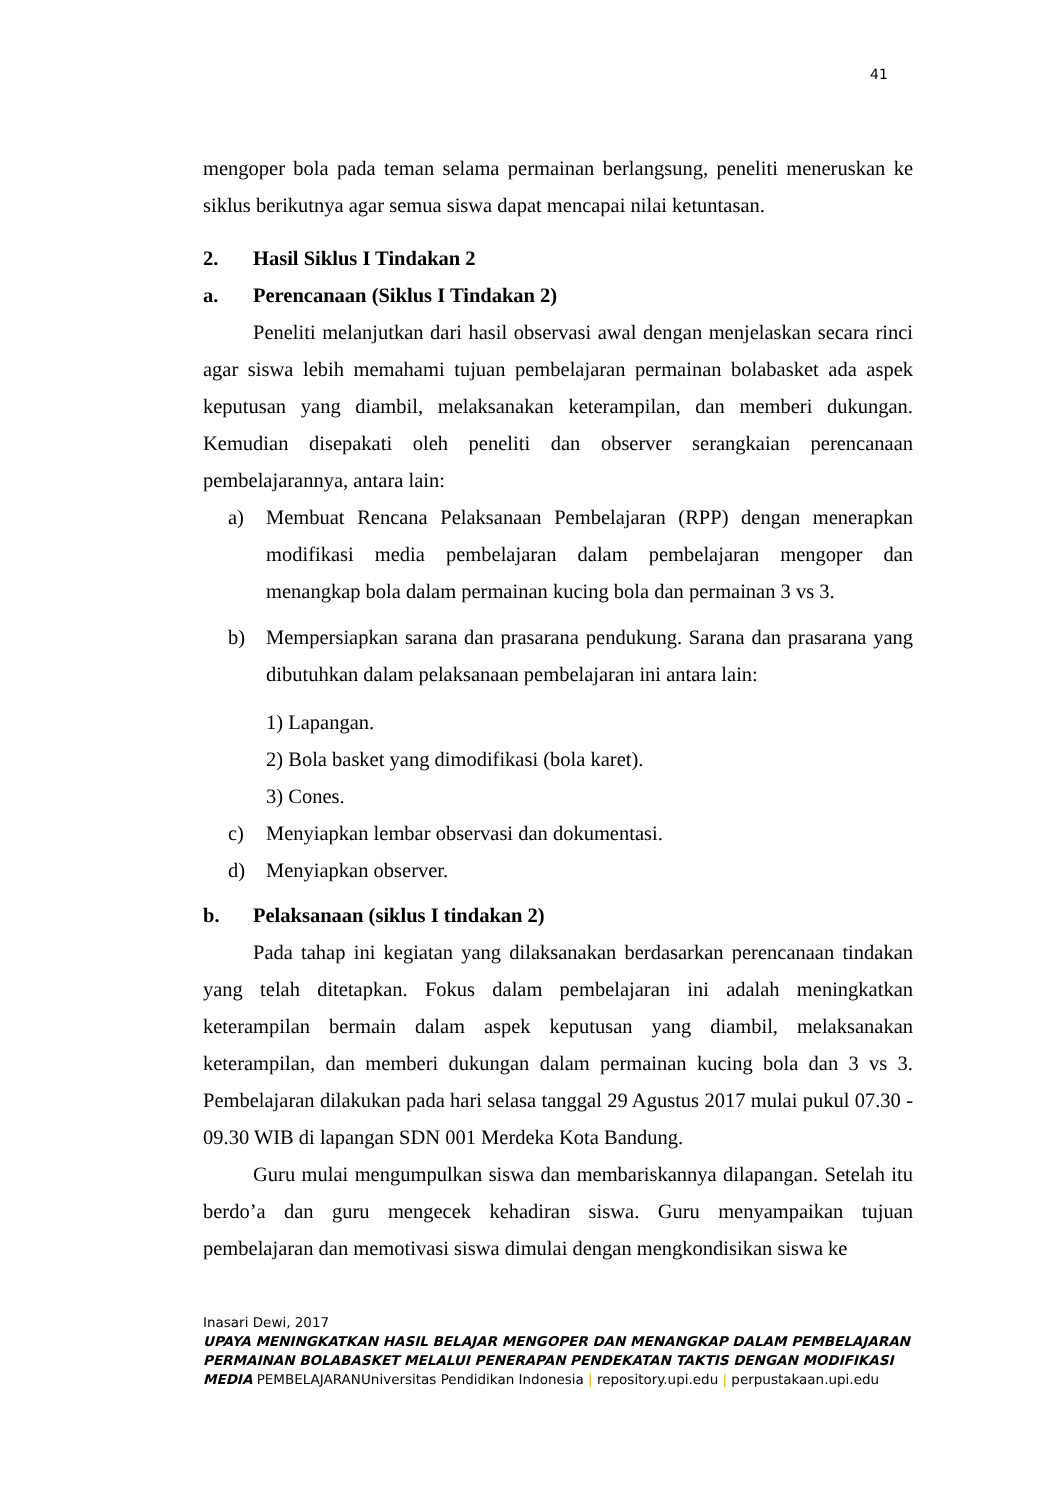41
mengoper bola pada teman selama permainan berlangsung, peneliti meneruskan ke siklus berikutnya agar semua siswa dapat mencapai nilai ketuntasan.
2. Hasil Siklus I Tindakan 2
a. Perencanaan (Siklus I Tindakan 2)
Peneliti melanjutkan dari hasil observasi awal dengan menjelaskan secara rinci agar siswa lebih memahami tujuan pembelajaran permainan bolabasket ada aspek keputusan yang diambil, melaksanakan keterampilan, dan memberi dukungan. Kemudian disepakati oleh peneliti dan observer serangkaian perencanaan pembelajarannya, antara lain:
a) Membuat Rencana Pelaksanaan Pembelajaran (RPP) dengan menerapkan modifikasi media pembelajaran dalam pembelajaran mengoper dan menangkap bola dalam permainan kucing bola dan permainan 3 vs 3.
b) Mempersiapkan sarana dan prasarana pendukung. Sarana dan prasarana yang dibutuhkan dalam pelaksanaan pembelajaran ini antara lain:
1) Lapangan.
2) Bola basket yang dimodifikasi (bola karet).
3) Cones.
c) Menyiapkan lembar observasi dan dokumentasi.
d) Menyiapkan observer.
b. Pelaksanaan (siklus I tindakan 2)
Pada tahap ini kegiatan yang dilaksanakan berdasarkan perencanaan tindakan yang telah ditetapkan. Fokus dalam pembelajaran ini adalah meningkatkan keterampilan bermain dalam aspek keputusan yang diambil, melaksanakan keterampilan, dan memberi dukungan dalam permainan kucing bola dan 3 vs 3. Pembelajaran dilakukan pada hari selasa tanggal 29 Agustus 2017 mulai pukul 07.30 - 09.30 WIB di lapangan SDN 001 Merdeka Kota Bandung.
Guru mulai mengumpulkan siswa dan membariskannya dilapangan. Setelah itu berdo’a dan guru mengecek kehadiran siswa. Guru menyampaikan tujuan pembelajaran dan memotivasi siswa dimulai dengan mengkondisikan siswa ke
Inasari Dewi, 2017
UPAYA MENINGKATKAN HASIL BELAJAR MENGOPER DAN MENANGKAP DALAM PEMBELAJARAN PERMAINAN BOLABASKET MELALUI PENERAPAN PENDEKATAN TAKTIS DENGAN MODIFIKASI MEDIA PEMBELAJARANUniversitas Pendidikan Indonesia | repository.upi.edu | perpustakaan.upi.edu